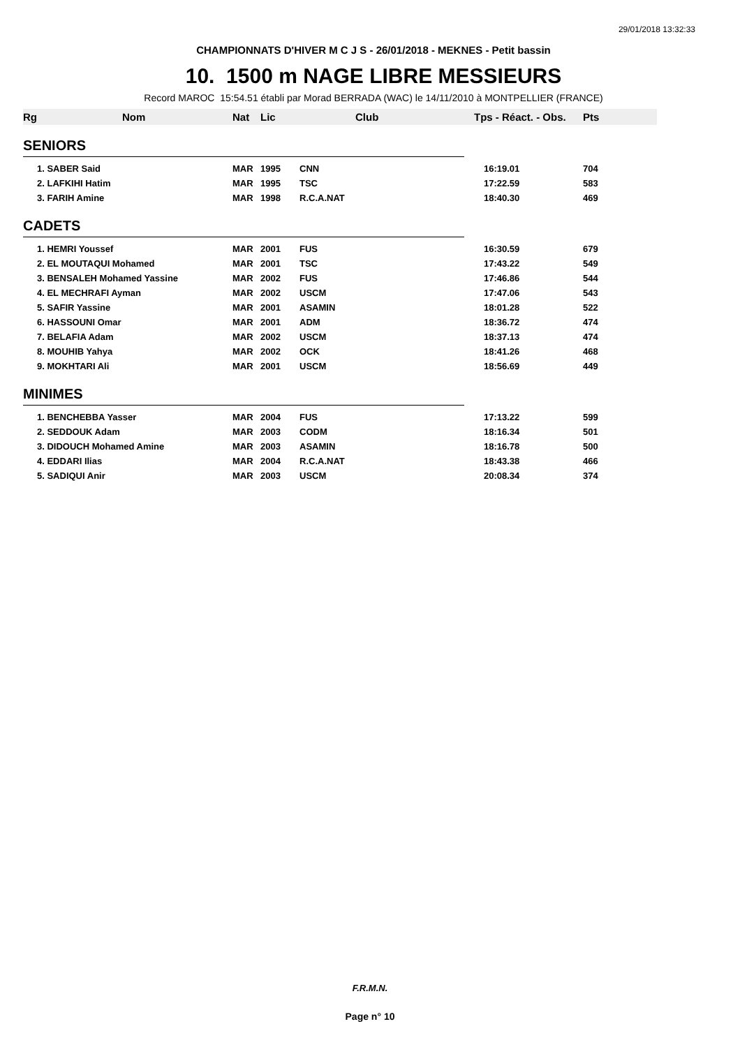29/01/2018 13:32:33
CHAMPIONNATS D'HIVER M C J S - 26/01/2018 - MEKNES - Petit bassin
10. 1500 m NAGE LIBRE MESSIEURS
Record MAROC 15:54.51 établi par Morad BERRADA (WAC) le 14/11/2010 à MONTPELLIER (FRANCE)
| Rg | Nom | Nat | Lic | Club | Tps - Réact. - Obs. | Pts |
| --- | --- | --- | --- | --- | --- | --- |
| SENIORS | | | | | | |
| | 1. SABER Said | MAR | 1995 | CNN | 16:19.01 | 704 |
| | 2. LAFKIHI Hatim | MAR | 1995 | TSC | 17:22.59 | 583 |
| | 3. FARIH Amine | MAR | 1998 | R.C.A.NAT | 18:40.30 | 469 |
| CADETS | | | | | | |
| | 1. HEMRI Youssef | MAR | 2001 | FUS | 16:30.59 | 679 |
| | 2. EL MOUTAQUI Mohamed | MAR | 2001 | TSC | 17:43.22 | 549 |
| | 3. BENSALEH Mohamed Yassine | MAR | 2002 | FUS | 17:46.86 | 544 |
| | 4. EL MECHRAFI Ayman | MAR | 2002 | USCM | 17:47.06 | 543 |
| | 5. SAFIR Yassine | MAR | 2001 | ASAMIN | 18:01.28 | 522 |
| | 6. HASSOUNI Omar | MAR | 2001 | ADM | 18:36.72 | 474 |
| | 7. BELAFIA Adam | MAR | 2002 | USCM | 18:37.13 | 474 |
| | 8. MOUHIB Yahya | MAR | 2002 | OCK | 18:41.26 | 468 |
| | 9. MOKHTARI Ali | MAR | 2001 | USCM | 18:56.69 | 449 |
| MINIMES | | | | | | |
| | 1. BENCHEBBA Yasser | MAR | 2004 | FUS | 17:13.22 | 599 |
| | 2. SEDDOUK Adam | MAR | 2003 | CODM | 18:16.34 | 501 |
| | 3. DIDOUCH Mohamed Amine | MAR | 2003 | ASAMIN | 18:16.78 | 500 |
| | 4. EDDARI Ilias | MAR | 2004 | R.C.A.NAT | 18:43.38 | 466 |
| | 5. SADIQUI Anir | MAR | 2003 | USCM | 20:08.34 | 374 |
F.R.M.N.
Page n° 10